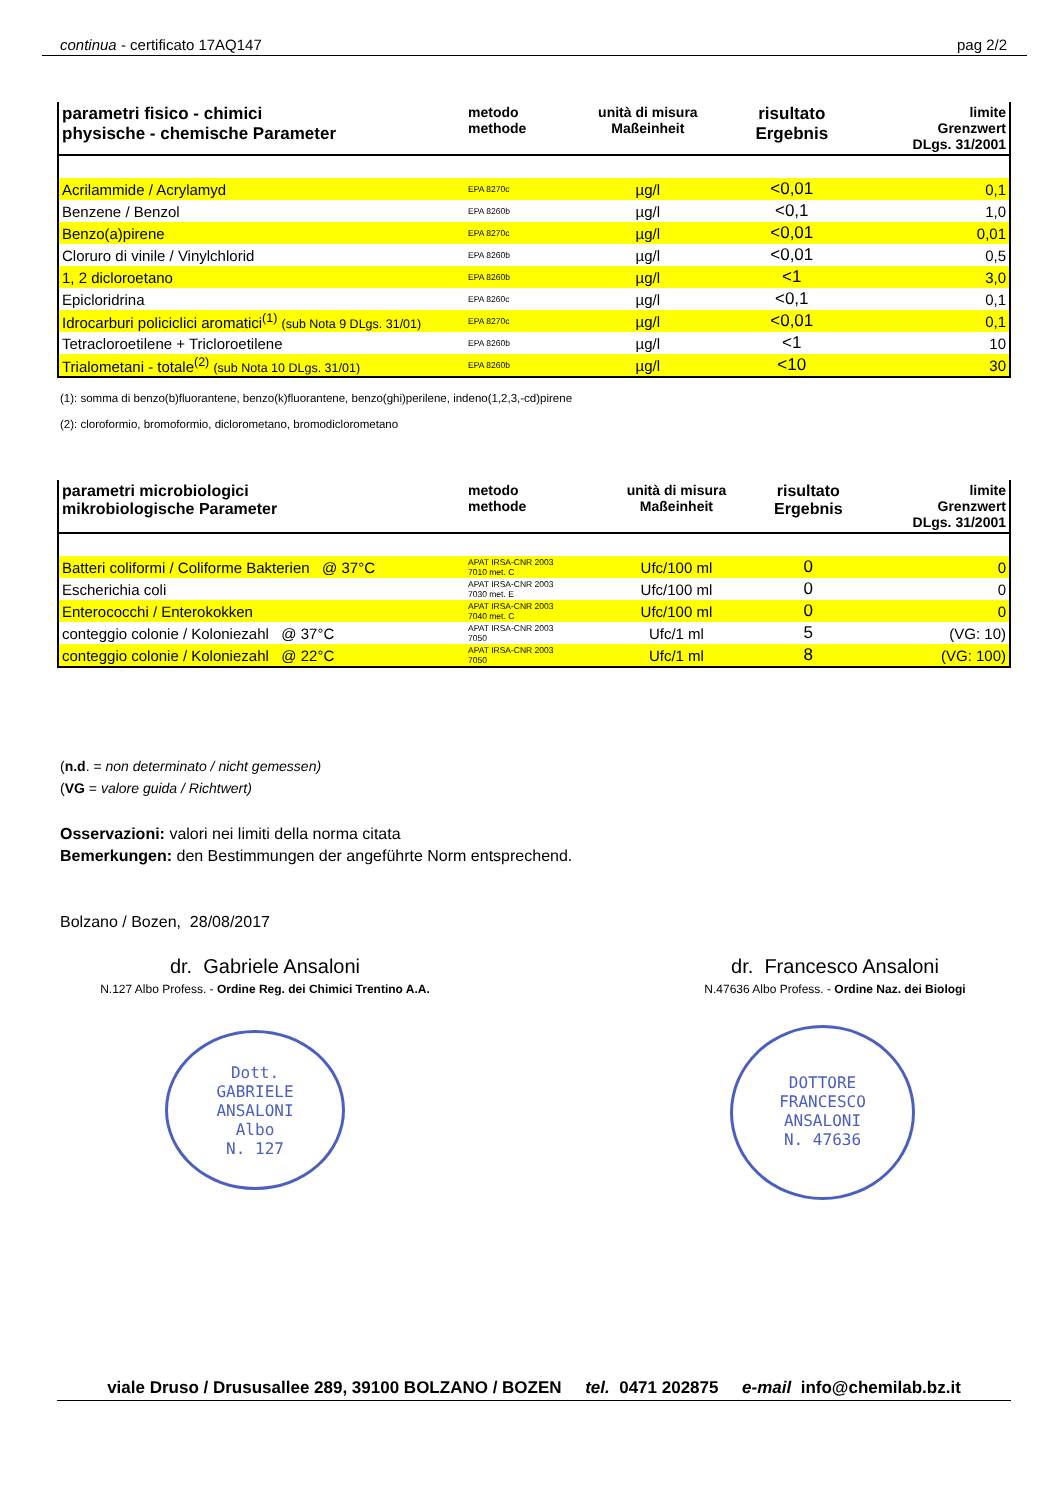continua - certificato 17AQ147 pag 2/2
| parametri fisico - chimici physische - chemische Parameter | metodo methode | unità di misura Maßeinheit | risultato Ergebnis | limite Grenzwert DLgs. 31/2001 |
| --- | --- | --- | --- | --- |
| Acrilammide / Acrylamyd | EPA 8270c | µg/l | <0,01 | 0,1 |
| Benzene / Benzol | EPA 8260b | µg/l | <0,1 | 1,0 |
| Benzo(a)pirene | EPA 8270c | µg/l | <0,01 | 0,01 |
| Cloruro di vinile / Vinylchlorid | EPA 8260b | µg/l | <0,01 | 0,5 |
| 1, 2 dicloroetano | EPA 8260b | µg/l | <1 | 3,0 |
| Epicloridrina | EPA 8260c | µg/l | <0,1 | 0,1 |
| Idrocarburi policiclici aromatici<sup>(1)</sup> (sub Nota 9 DLgs. 31/01) | EPA 8270c | µg/l | <0,01 | 0,1 |
| Tetracloroetilene + Tricloroetilene | EPA 8260b | µg/l | <1 | 10 |
| Trialometani - totale<sup>(2)</sup> (sub Nota 10 DLgs. 31/01) | EPA 8260b | µg/l | <10 | 30 |
(1): somma di benzo(b)fluorantene, benzo(k)fluorantene, benzo(ghi)perilene, indeno(1,2,3,-cd)pirene
(2): cloroformio, bromoformio, diclorometano, bromodiclorometano
| parametri microbiologici mikrobiologische Parameter | metodo methode | unità di misura Maßeinheit | risultato Ergebnis | limite Grenzwert DLgs. 31/2001 |
| --- | --- | --- | --- | --- |
| Batteri coliformi / Coliforme Bakterien @ 37°C | APAT IRSA-CNR 2003 7010 met. C | Ufc/100 ml | 0 | 0 |
| Escherichia coli | APAT IRSA-CNR 2003 7030 met. E | Ufc/100 ml | 0 | 0 |
| Enterococchi / Enterokokken | APAT IRSA-CNR 2003 7040 met. C | Ufc/100 ml | 0 | 0 |
| conteggio colonie / Koloniezahl @ 37°C | APAT IRSA-CNR 2003 7050 | Ufc/1 ml | 5 | (VG: 10) |
| conteggio colonie / Koloniezahl @ 22°C | APAT IRSA-CNR 2003 7050 | Ufc/1 ml | 8 | (VG: 100) |
(n.d. = non determinato / nicht gemessen)
(VG = valore guida / Richtwert)
Osservazioni: valori nei limiti della norma citata
Bemerkungen: den Bestimmungen der angeführte Norm entsprechend.
Bolzano / Bozen, 28/08/2017
dr. Gabriele Ansaloni
N.127 Albo Profess. - Ordine Reg. dei Chimici Trentino A.A.
dr. Francesco Ansaloni
N.47636 Albo Profess. - Ordine Naz. dei Biologi
Dott.
GABRIELE
ANSALONI
Albo
N. 127
DOTTORE
FRANCESCO
ANSALONI
N. 47636
viale Druso / Drususallee 289, 39100 BOLZANO / BOZEN tel. 0471 202875 e-mail info@chemilab.bz.it